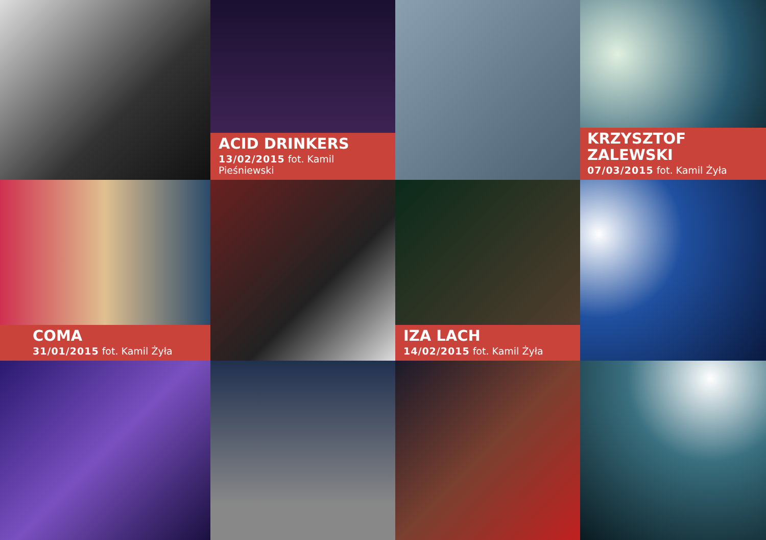ACID DRINKERS
13/02/2015 fot. Kamil Pieśniewski
KRZYSZTOF ZALEWSKI
07/03/2015 fot. Kamil Żyła
COMA
31/01/2015 fot. Kamil Żyła
IZA LACH
14/02/2015 fot. Kamil Żyła